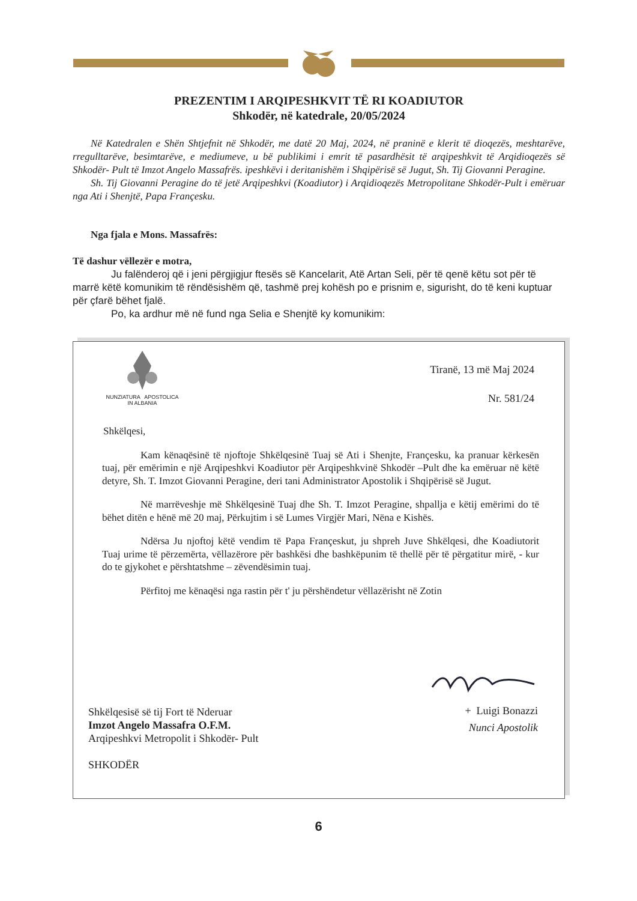PREZENTIM I ARQIPESHKVIT TË RI KOADIUTOR
Shkodër, në katedrale, 20/05/2024
Në Katedralen e Shën Shtjefnit në Shkodër, me datë 20 Maj, 2024, në praninë e klerit të dioqezës, meshtarëve, rregulltarëve, besimtarëve, e mediumeve, u bë publikimi i emrit të pasardhësit të arqipeshkvit të Arqidioqezës së Shkodër- Pult të Imzot Angelo Massafrës. ipeshkëvi i deritanishëm i Shqipërisë së Jugut, Sh. Tij Giovanni Peragine.
Sh. Tij Giovanni Peragine do të jetë Arqipeshkvi (Koadiutor) i Arqidioqezës Metropolitane Shkodër-Pult i emëruar nga Ati i Shenjtë, Papa Françesku.
Nga fjala e Mons. Massafrës:
Të dashur vëllezër e motra,
Ju falënderoj që i jeni përgjigjur ftesës së Kancelarit, Atë Artan Seli, për të qenë këtu sot për të marrë këtë komunikim të rëndësishëm që, tashmë prej kohësh po e prisnim e, sigurisht, do të keni kuptuar për çfarë bëhet fjalë.
Po, ka ardhur më në fund nga Selia e Shenjtë ky komunikim:
NUNZIATURA APOSTOLICA
IN ALBANIA
Tiranë, 13 më Maj 2024
Nr. 581/24
Shkëlqesi,
Kam kënaqësinë të njoftoje Shkëlqesinë Tuaj së Ati i Shenjte, Françesku, ka pranuar kërkesën tuaj, për emërimin e një Arqipeshkvi Koadiutor për Arqipeshkvinë Shkodër –Pult dhe ka emëruar në këtë detyre, Sh. T. Imzot Giovanni Peragine, deri tani Administrator Apostolik i Shqipërisë së Jugut.
Në marrëveshje më Shkëlqesinë Tuaj dhe Sh. T. Imzot Peragine, shpallja e këtij emërimi do të bëhet ditën e hënë më 20 maj, Përkujtim i së Lumes Virgjër Mari, Nëna e Kishës.
Ndërsa Ju njoftoj këtë vendim të Papa Françeskut, ju shpreh Juve Shkëlqesi, dhe Koadiutorit Tuaj urime të përzemërta, vëllazërore për bashkësi dhe bashkëpunim të thellë për të përgatitur mirë, - kur do te gjykohet e përshtatshme – zëvendësimin tuaj.
Përfitoj me kënaqësi nga rastin për t' ju përshëndetur vëllazërisht në Zotin
+ Luigi Bonazzi
Nunci Apostolik
Shkëlqesisë së tij Fort të Nderuar
Imzot Angelo Massafra O.F.M.
Arqipeshkvi Metropolit i Shkodër- Pult
SHKODËR
6